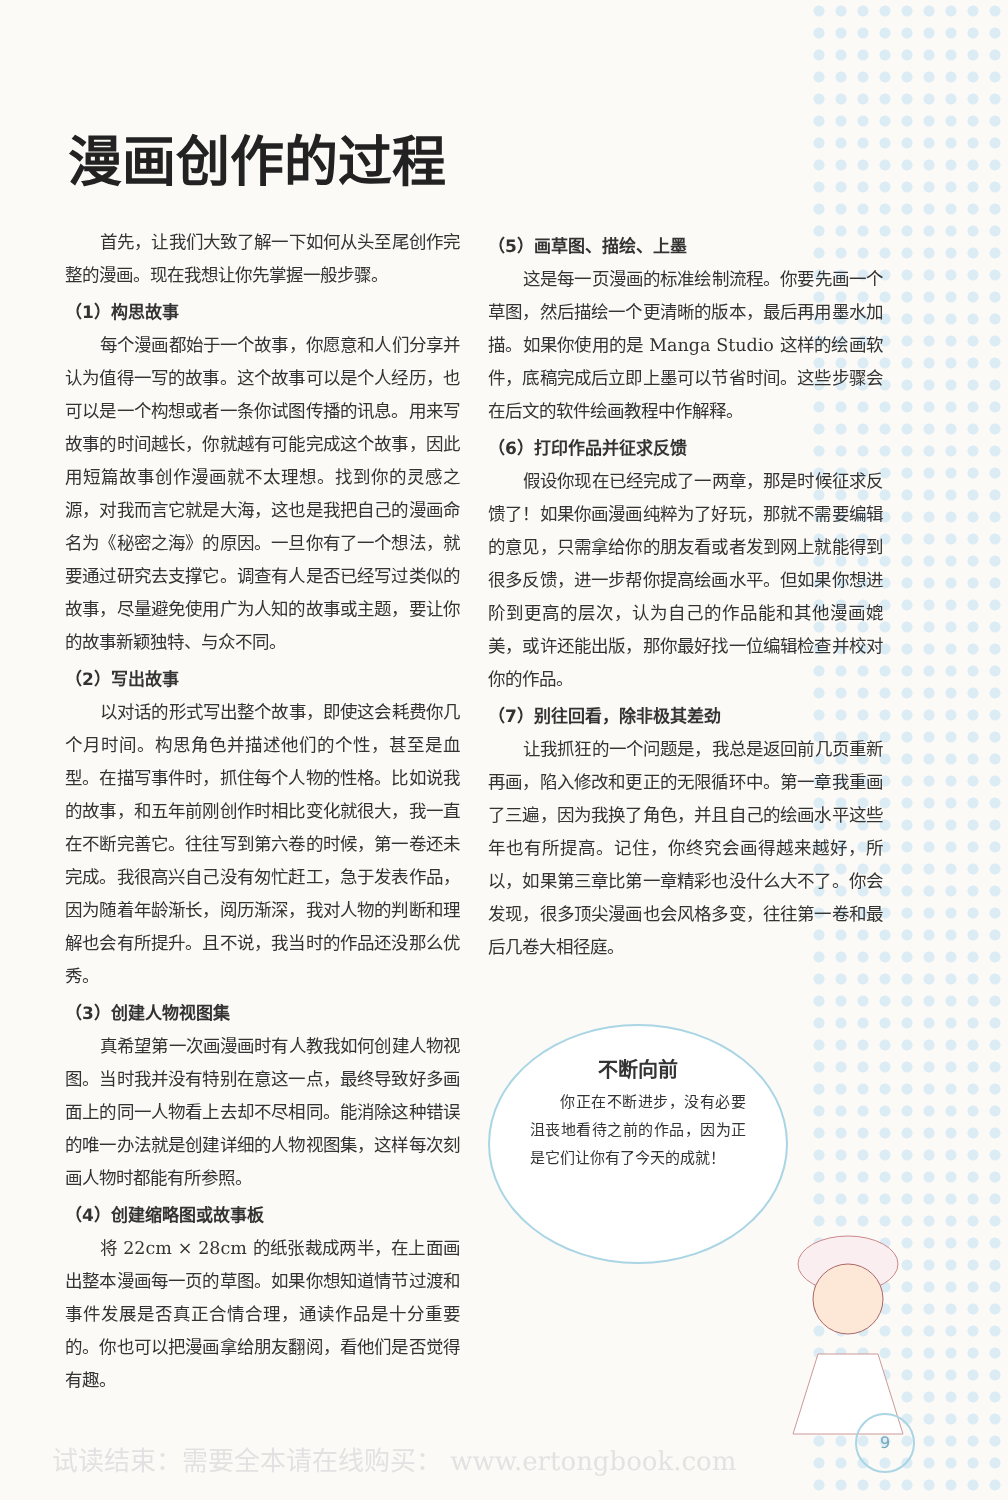漫画创作的过程
首先，让我们大致了解一下如何从头至尾创作完整的漫画。现在我想让你先掌握一般步骤。
（1）构思故事
每个漫画都始于一个故事，你愿意和人们分享并认为值得一写的故事。这个故事可以是个人经历，也可以是一个构想或者一条你试图传播的讯息。用来写故事的时间越长，你就越有可能完成这个故事，因此用短篇故事创作漫画就不太理想。找到你的灵感之源，对我而言它就是大海，这也是我把自己的漫画命名为《秘密之海》的原因。一旦你有了一个想法，就要通过研究去支撑它。调查有人是否已经写过类似的故事，尽量避免使用广为人知的故事或主题，要让你的故事新颖独特、与众不同。
（2）写出故事
以对话的形式写出整个故事，即使这会耗费你几个月时间。构思角色并描述他们的个性，甚至是血型。在描写事件时，抓住每个人物的性格。比如说我的故事，和五年前刚创作时相比变化就很大，我一直在不断完善它。往往写到第六卷的时候，第一卷还未完成。我很高兴自己没有匆忙赶工，急于发表作品，因为随着年龄渐长，阅历渐深，我对人物的判断和理解也会有所提升。且不说，我当时的作品还没那么优秀。
（3）创建人物视图集
真希望第一次画漫画时有人教我如何创建人物视图。当时我并没有特别在意这一点，最终导致好多画面上的同一人物看上去却不尽相同。能消除这种错误的唯一办法就是创建详细的人物视图集，这样每次刻画人物时都能有所参照。
（4）创建缩略图或故事板
将 22cm × 28cm 的纸张裁成两半，在上面画出整本漫画每一页的草图。如果你想知道情节过渡和事件发展是否真正合情合理，通读作品是十分重要的。你也可以把漫画拿给朋友翻阅，看他们是否觉得有趣。
（5）画草图、描绘、上墨
这是每一页漫画的标准绘制流程。你要先画一个草图，然后描绘一个更清晰的版本，最后再用墨水加描。如果你使用的是 Manga Studio 这样的绘画软件，底稿完成后立即上墨可以节省时间。这些步骤会在后文的软件绘画教程中作解释。
（6）打印作品并征求反馈
假设你现在已经完成了一两章，那是时候征求反馈了！如果你画漫画纯粹为了好玩，那就不需要编辑的意见，只需拿给你的朋友看或者发到网上就能得到很多反馈，进一步帮你提高绘画水平。但如果你想进阶到更高的层次，认为自己的作品能和其他漫画媲美，或许还能出版，那你最好找一位编辑检查并校对你的作品。
（7）别往回看，除非极其差劲
让我抓狂的一个问题是，我总是返回前几页重新再画，陷入修改和更正的无限循环中。第一章我重画了三遍，因为我换了角色，并且自己的绘画水平这些年也有所提高。记住，你终究会画得越来越好，所以，如果第三章比第一章精彩也没什么大不了。你会发现，很多顶尖漫画也会风格多变，往往第一卷和最后几卷大相径庭。
不断向前
你正在不断进步，没有必要沮丧地看待之前的作品，因为正是它们让你有了今天的成就！
9
试读结束：需要全本请在线购买： www.ertongbook.com